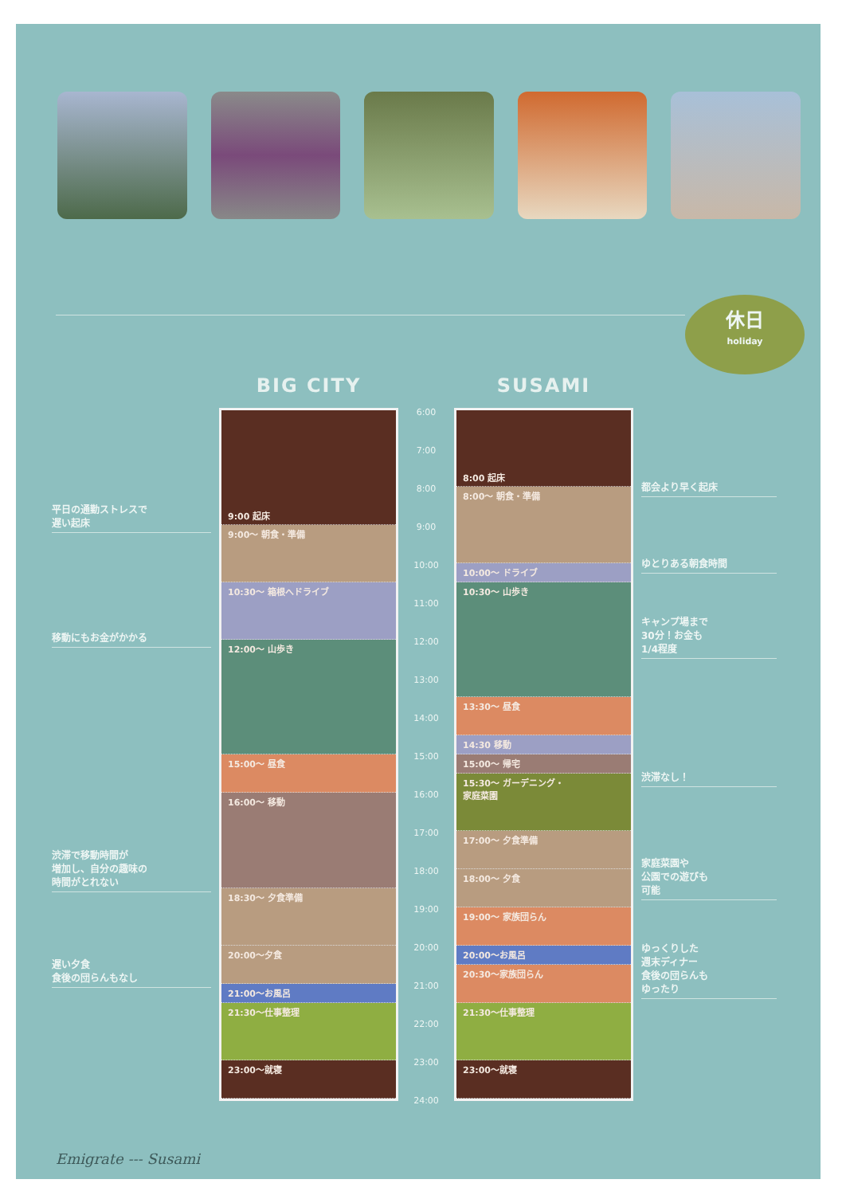休日
holiday
平日の通勤ストレスで
遅い起床
移動にもお金がかかる
渋滞で移動時間が
増加し、自分の趣味の
時間がとれない
遅い夕食
食後の団らんもなし
BIG CITY
9:00 起床
9:00〜 朝食・準備
10:30〜 箱根へドライブ
12:00〜 山歩き
15:00〜 昼食
16:00〜 移動
18:30〜 夕食準備
20:00〜夕食
21:00〜お風呂
21:30〜仕事整理
23:00〜就寝
6:00
7:00
8:00
9:00
10:00
11:00
12:00
13:00
14:00
15:00
16:00
17:00
18:00
19:00
20:00
21:00
22:00
23:00
24:00
SUSAMI
8:00 起床
8:00〜 朝食・準備
10:00〜 ドライブ
10:30〜 山歩き
13:30〜 昼食
14:30 移動
15:00〜 帰宅
15:30〜 ガーデニング・
家庭菜園
17:00〜 夕食準備
18:00〜 夕食
19:00〜 家族団らん
20:00〜お風呂
20:30〜家族団らん
21:30〜仕事整理
23:00〜就寝
都会より早く起床
ゆとりある朝食時間
キャンプ場まで
30分！お金も
1/4程度
渋滞なし！
家庭菜園や
公園での遊びも
可能
ゆっくりした
週末ディナー
食後の団らんも
ゆったり
Emigrate --- Susami